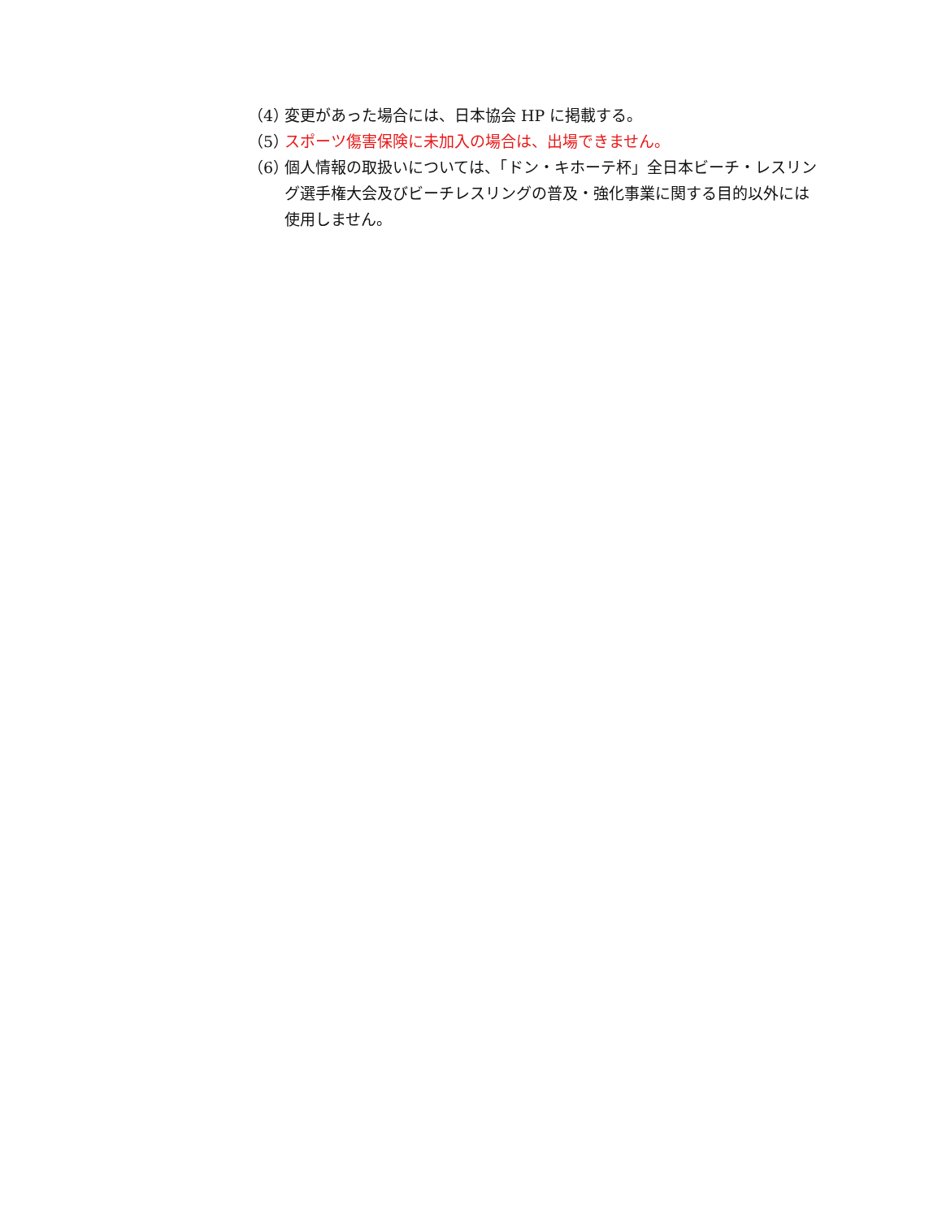（4） 変更があった場合には、日本協会 HP に掲載する。
（5） スポーツ傷害保険に未加入の場合は、出場できません。
（6） 個人情報の取扱いについては、「ドン・キホーテ杯」全日本ビーチ・レスリング選手権大会及びビーチレスリングの普及・強化事業に関する目的以外には使用しません。